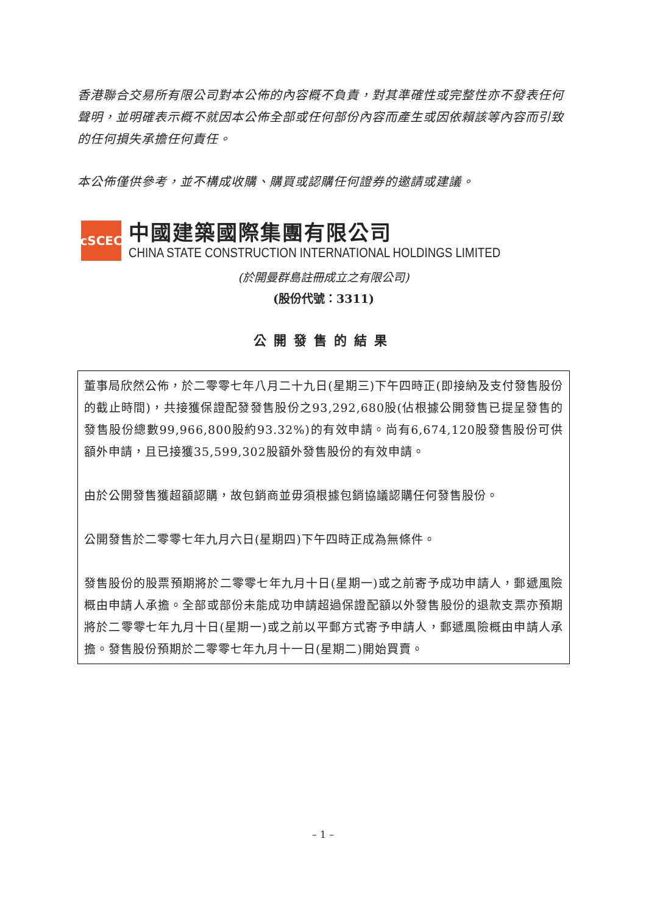香港聯合交易所有限公司對本公佈的內容概不負責，對其準確性或完整性亦不發表任何聲明，並明確表示概不就因本公佈全部或任何部份內容而產生或因依賴該等內容而引致的任何損失承擔任何責任。
本公佈僅供參考，並不構成收購、購買或認購任何證券的邀請或建議。
cSCEC
中國建築國際集團有限公司
CHINA STATE CONSTRUCTION INTERNATIONAL HOLDINGS LIMITED
(於開曼群島註冊成立之有限公司)
(股份代號：3311)
公開發售的結果
董事局欣然公佈，於二零零七年八月二十九日(星期三)下午四時正(即接納及支付發售股份的截止時間)，共接獲保證配發發售股份之93,292,680股(佔根據公開發售已提呈發售的發售股份總數99,966,800股約93.32%)的有效申請。尚有6,674,120股發售股份可供額外申請，且已接獲35,599,302股額外發售股份的有效申請。
由於公開發售獲超額認購，故包銷商並毋須根據包銷協議認購任何發售股份。
公開發售於二零零七年九月六日(星期四)下午四時正成為無條件。
發售股份的股票預期將於二零零七年九月十日(星期一)或之前寄予成功申請人，郵遞風險概由申請人承擔。全部或部份未能成功申請超過保證配額以外發售股份的退款支票亦預期將於二零零七年九月十日(星期一)或之前以平郵方式寄予申請人，郵遞風險概由申請人承擔。發售股份預期於二零零七年九月十一日(星期二)開始買賣。
– 1 –